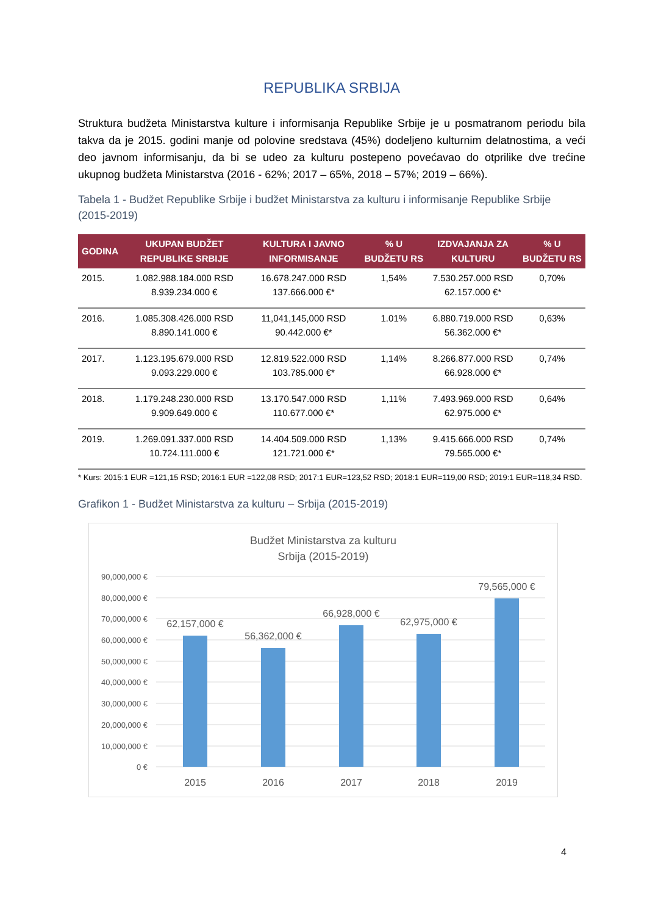REPUBLIKA SRBIJA
Struktura budžeta Ministarstva kulture i informisanja Republike Srbije je u posmatranom periodu bila takva da je 2015. godini manje od polovine sredstava (45%) dodeljeno kulturnim delatnostima, a veći deo javnom informisanju, da bi se udeo za kulturu postepeno povećavao do otprilike dve trećine ukupnog budžeta Ministarstva (2016 - 62%; 2017 – 65%, 2018 – 57%; 2019 – 66%).
Tabela 1 - Budžet Republike Srbije i budžet Ministarstva za kulturu i informisanje Republike Srbije (2015-2019)
| GODINA | UKUPAN BUDŽET REPUBLIKE SRBIJE | KULTURA I JAVNO INFORMISANJE | % U BUDŽETU RS | IZDVAJANJA ZA KULTURU | % U BUDŽETU RS |
| --- | --- | --- | --- | --- | --- |
| 2015. | 1.082.988.184.000 RSD 8.939.234.000 € | 16.678.247.000 RSD 137.666.000 €* | 1,54% | 7.530.257.000 RSD 62.157.000 €* | 0,70% |
| 2016. | 1.085.308.426.000 RSD 8.890.141.000 € | 11,041,145,000 RSD 90.442.000 €* | 1.01% | 6.880.719.000 RSD 56.362.000 €* | 0,63% |
| 2017. | 1.123.195.679.000 RSD 9.093.229.000 € | 12.819.522.000 RSD 103.785.000 €* | 1,14% | 8.266.877.000 RSD 66.928.000 €* | 0,74% |
| 2018. | 1.179.248.230.000 RSD 9.909.649.000 € | 13.170.547.000 RSD 110.677.000 €* | 1,11% | 7.493.969.000 RSD 62.975.000 €* | 0,64% |
| 2019. | 1.269.091.337.000 RSD 10.724.111.000 € | 14.404.509.000 RSD 121.721.000 €* | 1,13% | 9.415.666.000 RSD 79.565.000 €* | 0,74% |
* Kurs: 2015:1 EUR =121,15 RSD; 2016:1 EUR =122,08 RSD; 2017:1 EUR=123,52 RSD; 2018:1 EUR=119,00 RSD; 2019:1 EUR=118,34 RSD.
Grafikon 1 - Budžet Ministarstva za kulturu – Srbija (2015-2019)
Budžet Ministarstva za kulturu
Srbija (2015-2019)
90,000,000 €
80,000,000 €
70,000,000 €
60,000,000 €
50,000,000 €
40,000,000 €
30,000,000 €
20,000,000 €
10,000,000 €
0 €
62,157,000 €
56,362,000 €
66,928,000 €
62,975,000 €
79,565,000 €
2015
2016
2017
2018
2019
4